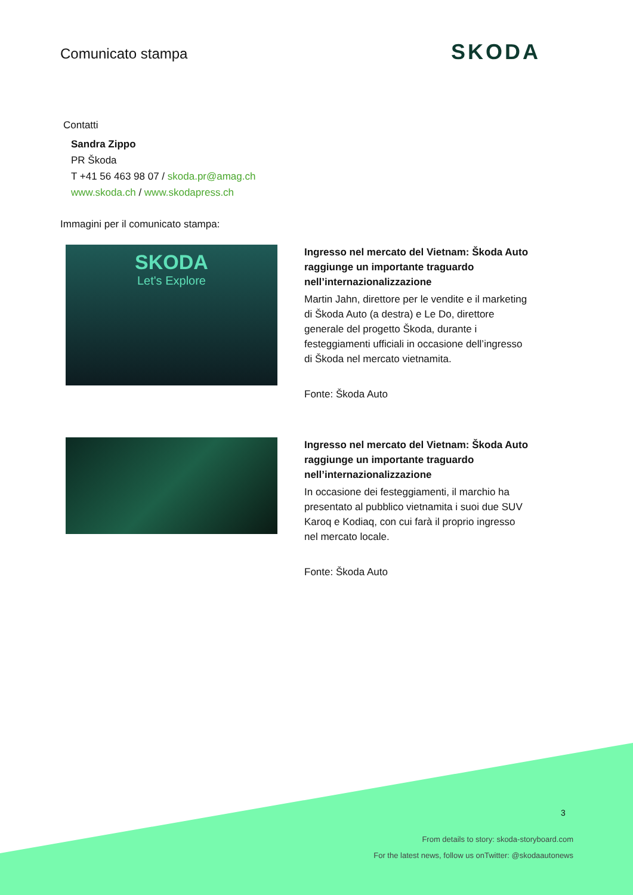Comunicato stampa SKODA
Contatti
Sandra Zippo
PR Škoda
T +41 56 463 98 07 / skoda.pr@amag.ch
www.skoda.ch / www.skodapress.ch
Immagini per il comunicato stampa:
SKODA
Let's Explore
Ingresso nel mercato del Vietnam: Škoda Auto raggiunge un importante traguardo nell’internazionalizzazione
Martin Jahn, direttore per le vendite e il marketing di Škoda Auto (a destra) e Le Do, direttore generale del progetto Škoda, durante i festeggiamenti ufficiali in occasione dell’ingresso di Škoda nel mercato vietnamita.
Fonte: Škoda Auto
Ingresso nel mercato del Vietnam: Škoda Auto raggiunge un importante traguardo nell’internazionalizzazione
In occasione dei festeggiamenti, il marchio ha presentato al pubblico vietnamita i suoi due SUV Karoq e Kodiaq, con cui farà il proprio ingresso nel mercato locale.
Fonte: Škoda Auto
3
From details to story: skoda-storyboard.com
For the latest news, follow us onTwitter: @skodaautonews